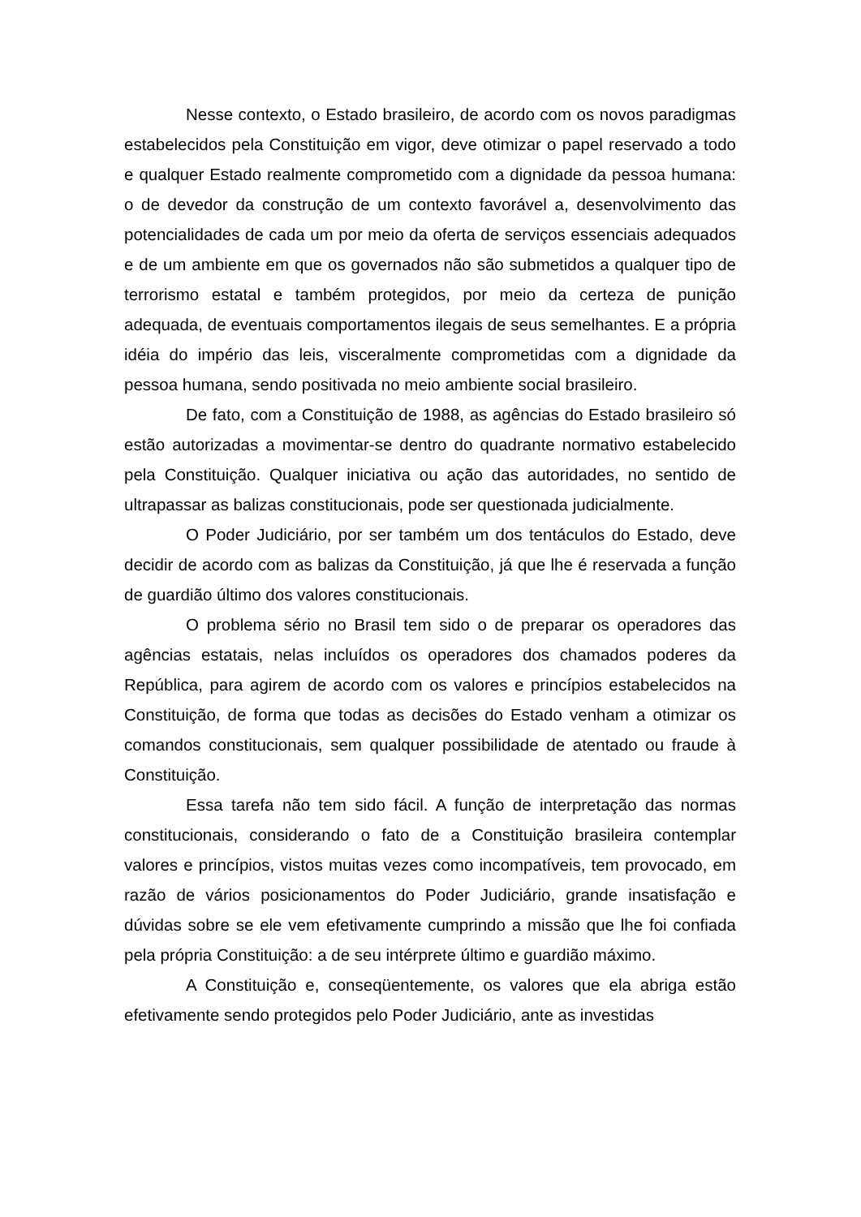Nesse contexto, o Estado brasileiro, de acordo com os novos paradigmas estabelecidos pela Constituição em vigor, deve otimizar o papel reservado a todo e qualquer Estado realmente comprometido com a dignidade da pessoa humana: o de devedor da construção de um contexto favorável a, desenvolvimento das potencialidades de cada um por meio da oferta de serviços essenciais adequados e de um ambiente em que os governados não são submetidos a qualquer tipo de terrorismo estatal e também protegidos, por meio da certeza de punição adequada, de eventuais comportamentos ilegais de seus semelhantes. E a própria idéia do império das leis, visceralmente comprometidas com a dignidade da pessoa humana, sendo positivada no meio ambiente social brasileiro.
De fato, com a Constituição de 1988, as agências do Estado brasileiro só estão autorizadas a movimentar-se dentro do quadrante normativo estabelecido pela Constituição. Qualquer iniciativa ou ação das autoridades, no sentido de ultrapassar as balizas constitucionais, pode ser questionada judicialmente.
O Poder Judiciário, por ser também um dos tentáculos do Estado, deve decidir de acordo com as balizas da Constituição, já que lhe é reservada a função de guardião último dos valores constitucionais.
O problema sério no Brasil tem sido o de preparar os operadores das agências estatais, nelas incluídos os operadores dos chamados poderes da República, para agirem de acordo com os valores e princípios estabelecidos na Constituição, de forma que todas as decisões do Estado venham a otimizar os comandos constitucionais, sem qualquer possibilidade de atentado ou fraude à Constituição.
Essa tarefa não tem sido fácil. A função de interpretação das normas constitucionais, considerando o fato de a Constituição brasileira contemplar valores e princípios, vistos muitas vezes como incompatíveis, tem provocado, em razão de vários posicionamentos do Poder Judiciário, grande insatisfação e dúvidas sobre se ele vem efetivamente cumprindo a missão que lhe foi confiada pela própria Constituição: a de seu intérprete último e guardião máximo.
A Constituição e, conseqüentemente, os valores que ela abriga estão efetivamente sendo protegidos pelo Poder Judiciário, ante as investidas